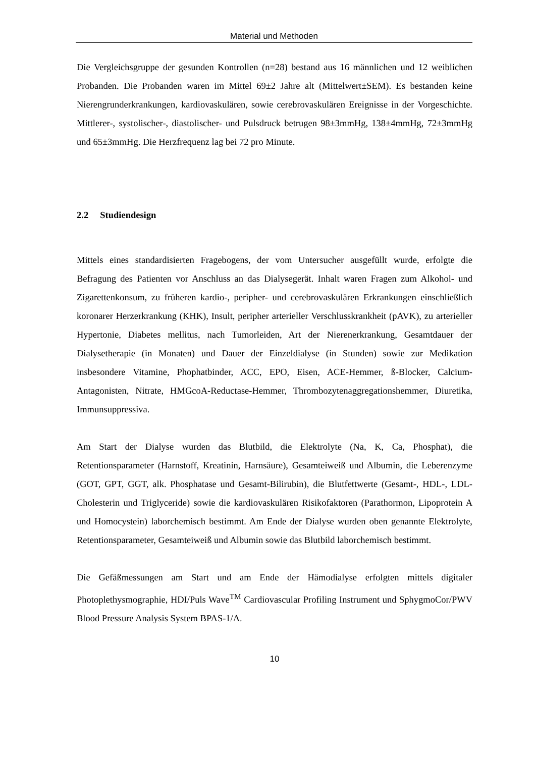Material und Methoden
Die Vergleichsgruppe der gesunden Kontrollen (n=28) bestand aus 16 männlichen und 12 weiblichen Probanden. Die Probanden waren im Mittel 69±2 Jahre alt (Mittelwert±SEM). Es bestanden keine Nierengrunderkrankungen, kardiovaskulären, sowie cerebrovaskulären Ereignisse in der Vorgeschichte. Mittlerer-, systolischer-, diastolischer- und Pulsdruck betrugen 98±3mmHg, 138±4mmHg, 72±3mmHg und 65±3mmHg. Die Herzfrequenz lag bei 72 pro Minute.
2.2 Studiendesign
Mittels eines standardisierten Fragebogens, der vom Untersucher ausgefüllt wurde, erfolgte die Befragung des Patienten vor Anschluss an das Dialysegerät. Inhalt waren Fragen zum Alkohol- und Zigarettenkonsum, zu früheren kardio-, peripher- und cerebrovaskulären Erkrankungen einschließlich koronarer Herzerkrankung (KHK), Insult, peripher arterieller Verschlusskrankheit (pAVK), zu arterieller Hypertonie, Diabetes mellitus, nach Tumorleiden, Art der Nierenerkrankung, Gesamtdauer der Dialysetherapie (in Monaten) und Dauer der Einzeldialyse (in Stunden) sowie zur Medikation insbesondere Vitamine, Phophatbinder, ACC, EPO, Eisen, ACE-Hemmer, ß-Blocker, Calcium-Antagonisten, Nitrate, HMGcoA-Reductase-Hemmer, Thrombozytenaggregationshemmer, Diuretika, Immunsuppressiva.
Am Start der Dialyse wurden das Blutbild, die Elektrolyte (Na, K, Ca, Phosphat), die Retentionsparameter (Harnstoff, Kreatinin, Harnsäure), Gesamteiweiß und Albumin, die Leberenzyme (GOT, GPT, GGT, alk. Phosphatase und Gesamt-Bilirubin), die Blutfettwerte (Gesamt-, HDL-, LDL-Cholesterin und Triglyceride) sowie die kardiovaskulären Risikofaktoren (Parathormon, Lipoprotein A und Homocystein) laborchemisch bestimmt. Am Ende der Dialyse wurden oben genannte Elektrolyte, Retentionsparameter, Gesamteiweiß und Albumin sowie das Blutbild laborchemisch bestimmt.
Die Gefäßmessungen am Start und am Ende der Hämodialyse erfolgten mittels digitaler Photoplethysmographie, HDI/Puls Wave<sup>TM</sup> Cardiovascular Profiling Instrument und SphygmoCor/PWV Blood Pressure Analysis System BPAS-1/A.
10